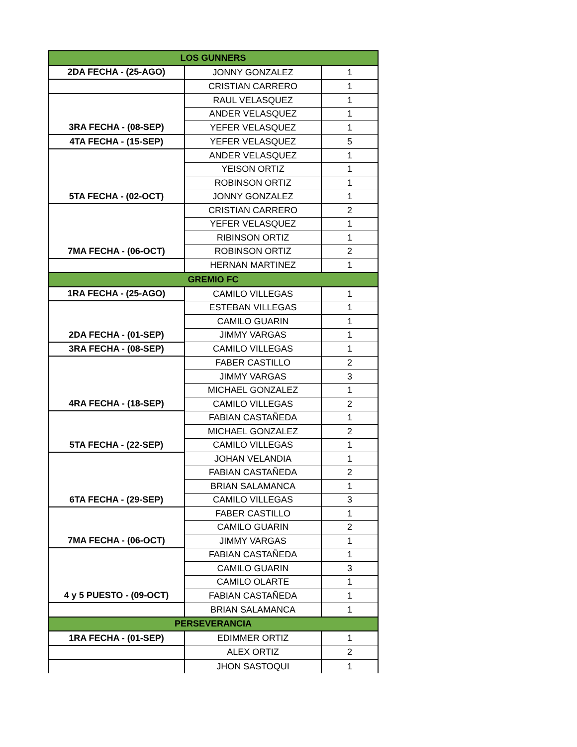| LOS GUNNERS | | |
| 2DA FECHA - (25-AGO) | JONNY GONZALEZ | 1 |
| | CRISTIAN CARRERO | 1 |
| | RAUL VELASQUEZ | 1 |
| | ANDER VELASQUEZ | 1 |
| 3RA FECHA - (08-SEP) | YEFER VELASQUEZ | 1 |
| 4TA FECHA - (15-SEP) | YEFER VELASQUEZ | 5 |
| | ANDER VELASQUEZ | 1 |
| | YEISON ORTIZ | 1 |
| | ROBINSON ORTIZ | 1 |
| 5TA FECHA - (02-OCT) | JONNY GONZALEZ | 1 |
| | CRISTIAN CARRERO | 2 |
| | YEFER VELASQUEZ | 1 |
| | RIBINSON ORTIZ | 1 |
| 7MA FECHA - (06-OCT) | ROBINSON ORTIZ | 2 |
| | HERNAN MARTINEZ | 1 |
| GREMIO FC | | |
| 1RA FECHA - (25-AGO) | CAMILO VILLEGAS | 1 |
| | ESTEBAN VILLEGAS | 1 |
| | CAMILO GUARIN | 1 |
| 2DA FECHA - (01-SEP) | JIMMY VARGAS | 1 |
| 3RA FECHA - (08-SEP) | CAMILO VILLEGAS | 1 |
| | FABER CASTILLO | 2 |
| | JIMMY VARGAS | 3 |
| | MICHAEL GONZALEZ | 1 |
| 4RA FECHA - (18-SEP) | CAMILO VILLEGAS | 2 |
| | FABIAN CASTAÑEDA | 1 |
| | MICHAEL GONZALEZ | 2 |
| 5TA FECHA - (22-SEP) | CAMILO VILLEGAS | 1 |
| | JOHAN VELANDIA | 1 |
| | FABIAN CASTAÑEDA | 2 |
| | BRIAN SALAMANCA | 1 |
| 6TA FECHA - (29-SEP) | CAMILO VILLEGAS | 3 |
| | FABER CASTILLO | 1 |
| | CAMILO GUARIN | 2 |
| 7MA FECHA - (06-OCT) | JIMMY VARGAS | 1 |
| | FABIAN CASTAÑEDA | 1 |
| | CAMILO GUARIN | 3 |
| | CAMILO OLARTE | 1 |
| 4 y 5 PUESTO - (09-OCT) | FABIAN CASTAÑEDA | 1 |
| | BRIAN SALAMANCA | 1 |
| PERSEVERANCIA | | |
| 1RA FECHA - (01-SEP) | EDIMMER ORTIZ | 1 |
| | ALEX ORTIZ | 2 |
| | JHON SASTOQUI | 1 |